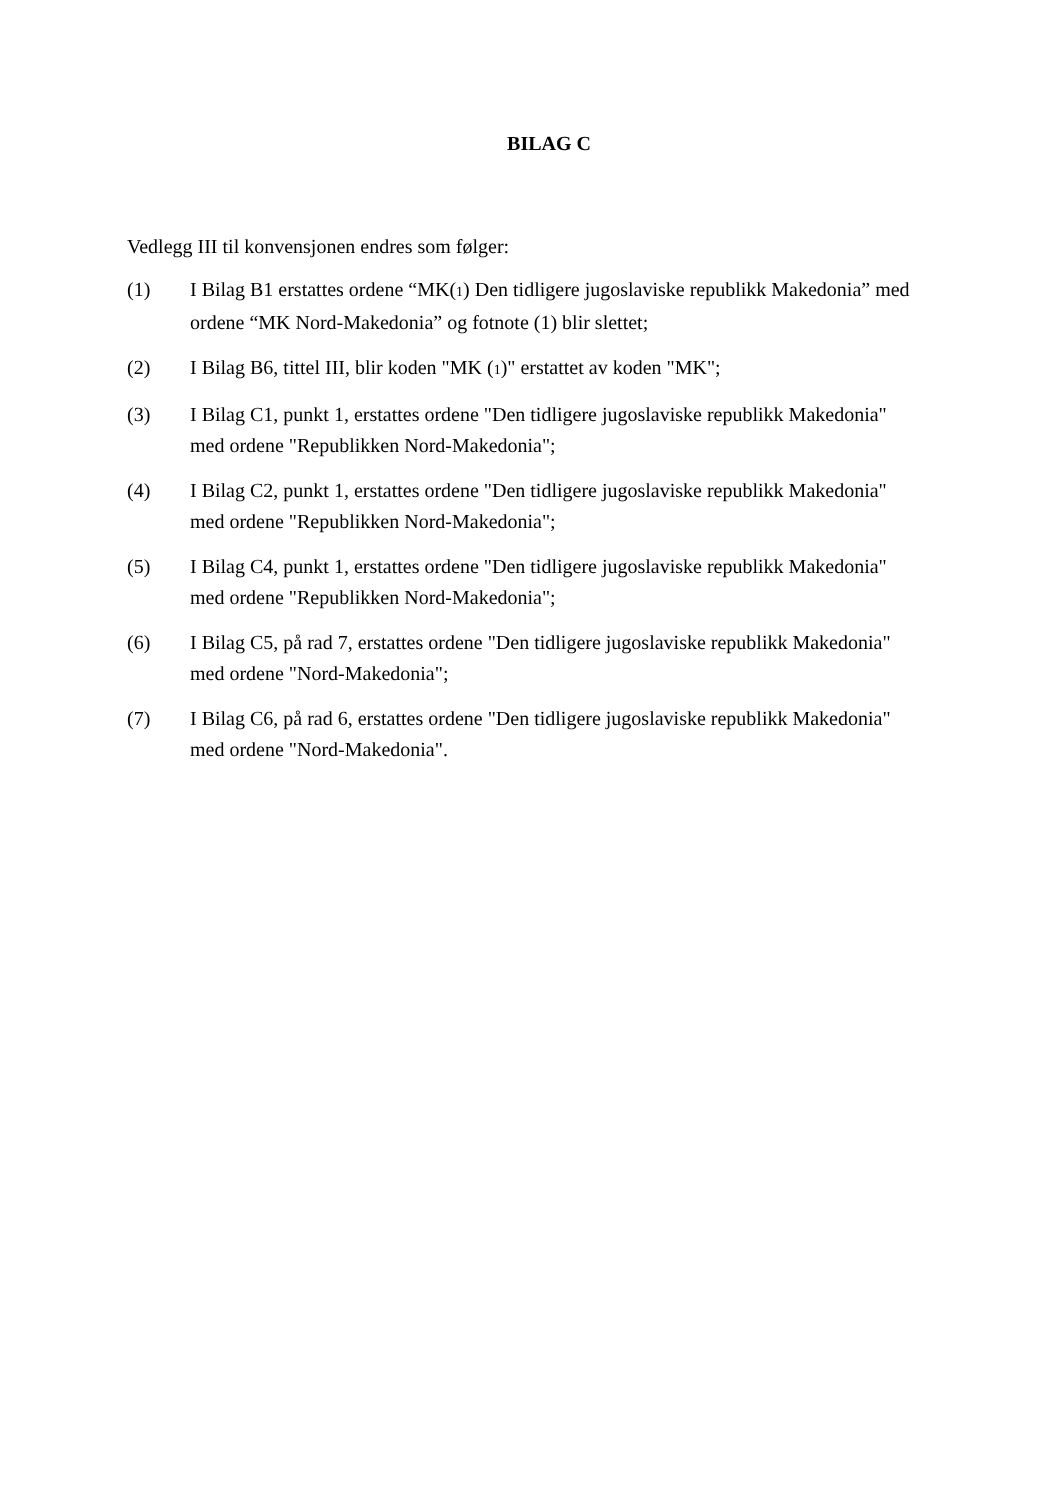BILAG C
Vedlegg III til konvensjonen endres som følger:
(1) I Bilag B1 erstattes ordene “MK(1) Den tidligere jugoslaviske republikk Makedonia” med ordene “MK Nord-Makedonia” og fotnote (1) blir slettet;
(2) I Bilag B6, tittel III, blir koden "MK (1)" erstattet av koden "MK";
(3) I Bilag C1, punkt 1, erstattes ordene "Den tidligere jugoslaviske republikk Makedonia" med ordene "Republikken Nord-Makedonia";
(4) I Bilag C2, punkt 1, erstattes ordene "Den tidligere jugoslaviske republikk Makedonia" med ordene "Republikken Nord-Makedonia";
(5) I Bilag C4, punkt 1, erstattes ordene "Den tidligere jugoslaviske republikk Makedonia" med ordene "Republikken Nord-Makedonia";
(6) I Bilag C5, på rad 7, erstattes ordene "Den tidligere jugoslaviske republikk Makedonia" med ordene "Nord-Makedonia";
(7) I Bilag C6, på rad 6, erstattes ordene "Den tidligere jugoslaviske republikk Makedonia" med ordene "Nord-Makedonia".